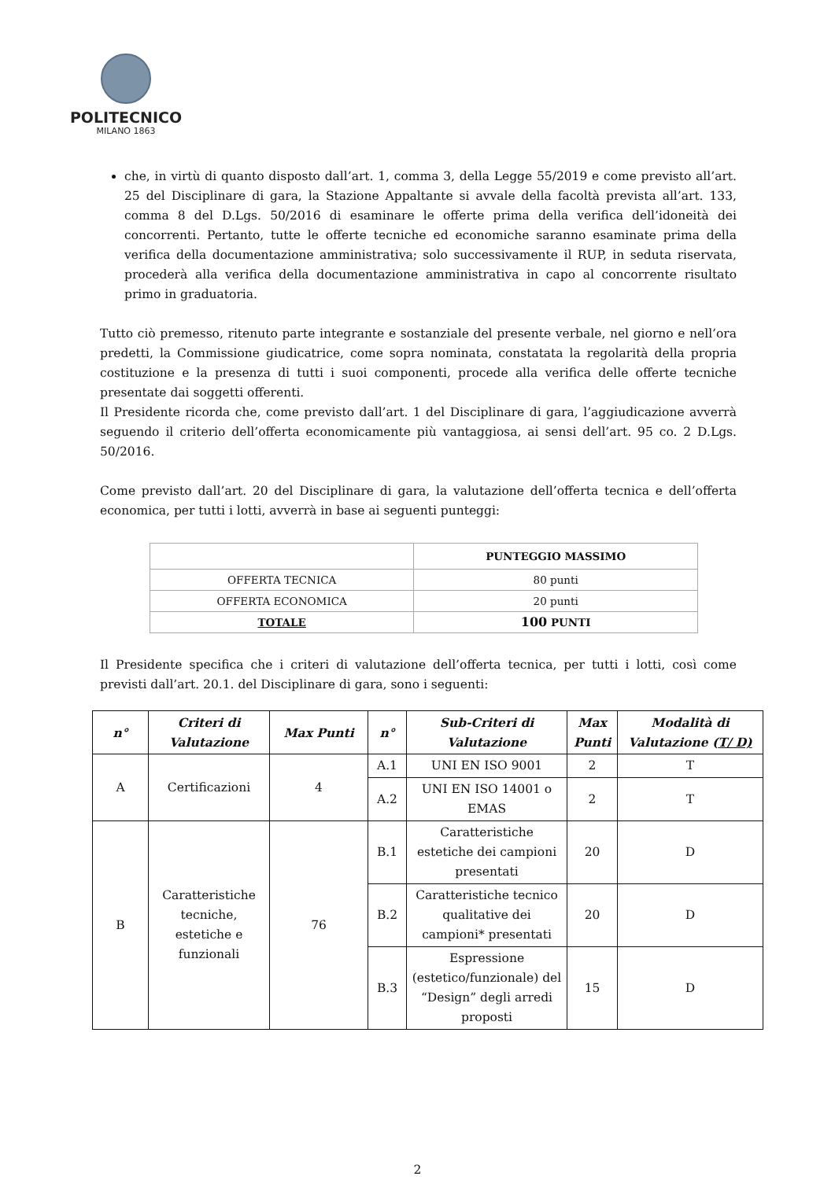POLITECNICO
MILANO 1863
che, in virtù di quanto disposto dall’art. 1, comma 3, della Legge 55/2019 e come previsto all’art. 25 del Disciplinare di gara, la Stazione Appaltante si avvale della facoltà prevista all’art. 133, comma 8 del D.Lgs. 50/2016 di esaminare le offerte prima della verifica dell’idoneità dei concorrenti. Pertanto, tutte le offerte tecniche ed economiche saranno esaminate prima della verifica della documentazione amministrativa; solo successivamente il RUP, in seduta riservata, procederà alla verifica della documentazione amministrativa in capo al concorrente risultato primo in graduatoria.
Tutto ciò premesso, ritenuto parte integrante e sostanziale del presente verbale, nel giorno e nell’ora predetti, la Commissione giudicatrice, come sopra nominata, constatata la regolarità della propria costituzione e la presenza di tutti i suoi componenti, procede alla verifica delle offerte tecniche presentate dai soggetti offerenti.
Il Presidente ricorda che, come previsto dall’art. 1 del Disciplinare di gara, l’aggiudicazione avverrà seguendo il criterio dell’offerta economicamente più vantaggiosa, ai sensi dell’art. 95 co. 2 D.Lgs. 50/2016.
Come previsto dall’art. 20 del Disciplinare di gara, la valutazione dell’offerta tecnica e dell’offerta economica, per tutti i lotti, avverrà in base ai seguenti punteggi:
| | PUNTEGGIO MASSIMO |
| --- | --- |
| OFFERTA TECNICA | 80 punti |
| OFFERTA ECONOMICA | 20 punti |
| TOTALE | 100 PUNTI |
Il Presidente specifica che i criteri di valutazione dell’offerta tecnica, per tutti i lotti, così come previsti dall’art. 20.1. del Disciplinare di gara, sono i seguenti:
| n° | Criteri di Valutazione | Max Punti | n° | Sub-Criteri di Valutazione | Max Punti | Modalità di Valutazione ( T/ D) |
| --- | --- | --- | --- | --- | --- | --- |
| A | Certificazioni | 4 | A.1 | UNI EN ISO 9001 | 2 | T |
| | | | A.2 | UNI EN ISO 14001 o EMAS | 2 | T |
| B | Caratteristiche tecniche, estetiche e funzionali | 76 | B.1 | Caratteristiche estetiche dei campioni presentati | 20 | D |
| | | | B.2 | Caratteristiche tecnico qualitative dei campioni* presentati | 20 | D |
| | | | B.3 | Espressione (estetico/funzionale) del “Design” degli arredi proposti | 15 | D |
2